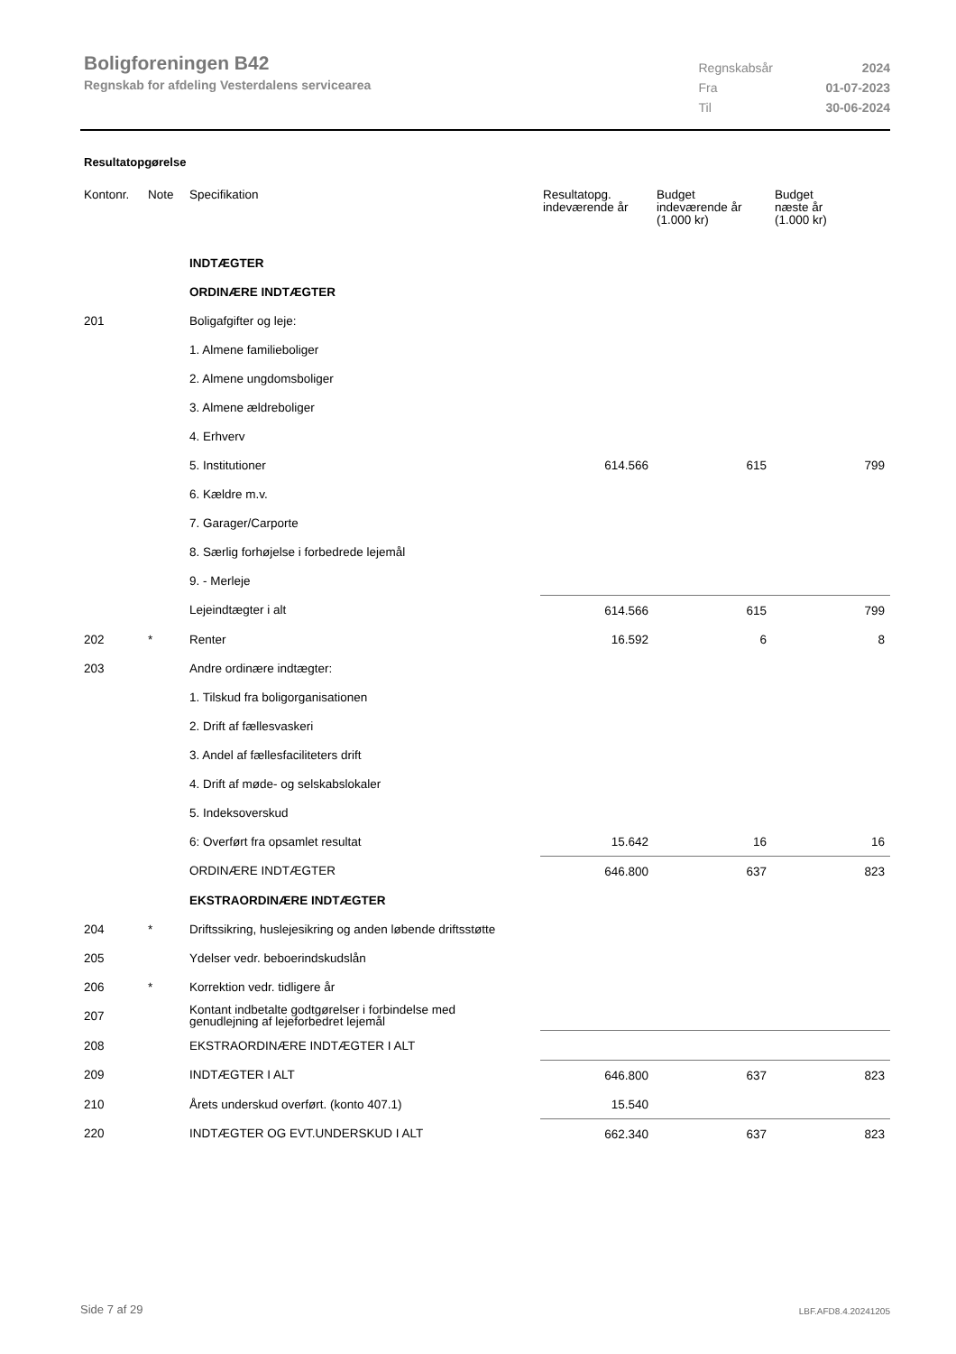Boligforeningen B42
Regnskab for afdeling Vesterdalens servicearea
| Regnskabsår | 2024 |
| Fra | 01-07-2023 |
| Til | 30-06-2024 |
Resultatopgørelse
| Kontonr. | Note | Specifikation | Resultatopg. indeværende år | Budget indeværende år (1.000 kr) | Budget næste år (1.000 kr) |
| --- | --- | --- | --- | --- | --- |
| | | INDTÆGTER | | | |
| | | ORDINÆRE INDTÆGTER | | | |
| 201 | | Boligafgifter og leje: | | | |
| | | 1. Almene familieboliger | | | |
| | | 2. Almene ungdomsboliger | | | |
| | | 3. Almene ældreboliger | | | |
| | | 4. Erhverv | | | |
| | | 5. Institutioner | 614.566 | 615 | 799 |
| | | 6. Kældre m.v. | | | |
| | | 7. Garager/Carporte | | | |
| | | 8. Særlig forhøjelse i forbedrede lejemål | | | |
| | | 9. - Merleje | | | |
| | | Lejeindtægter i alt | 614.566 | 615 | 799 |
| 202 | * | Renter | 16.592 | 6 | 8 |
| 203 | | Andre ordinære indtægter: | | | |
| | | 1. Tilskud fra boligorganisationen | | | |
| | | 2. Drift af fællesvaskeri | | | |
| | | 3. Andel af fællesfaciliteters drift | | | |
| | | 4. Drift af møde- og selskabslokaler | | | |
| | | 5. Indeksoverskud | | | |
| | | 6: Overført fra opsamlet resultat | 15.642 | 16 | 16 |
| | | ORDINÆRE INDTÆGTER | 646.800 | 637 | 823 |
| | | EKSTRAORDINÆRE INDTÆGTER | | | |
| 204 | * | Driftssikring, huslejesikring og anden løbende driftsstøtte | | | |
| 205 | | Ydelser vedr. beboerindskudslån | | | |
| 206 | * | Korrektion vedr. tidligere år | | | |
| 207 | | Kontant indbetalte godtgørelser i forbindelse med genudlejning af lejeforbedret lejemål | | | |
| 208 | | EKSTRAORDINÆRE INDTÆGTER I ALT | | | |
| 209 | | INDTÆGTER I ALT | 646.800 | 637 | 823 |
| 210 | | Årets underskud overført. (konto 407.1) | 15.540 | | |
| 220 | | INDTÆGTER OG EVT.UNDERSKUD I ALT | 662.340 | 637 | 823 |
Side 7 af 29 LBF.AFD8.4.20241205